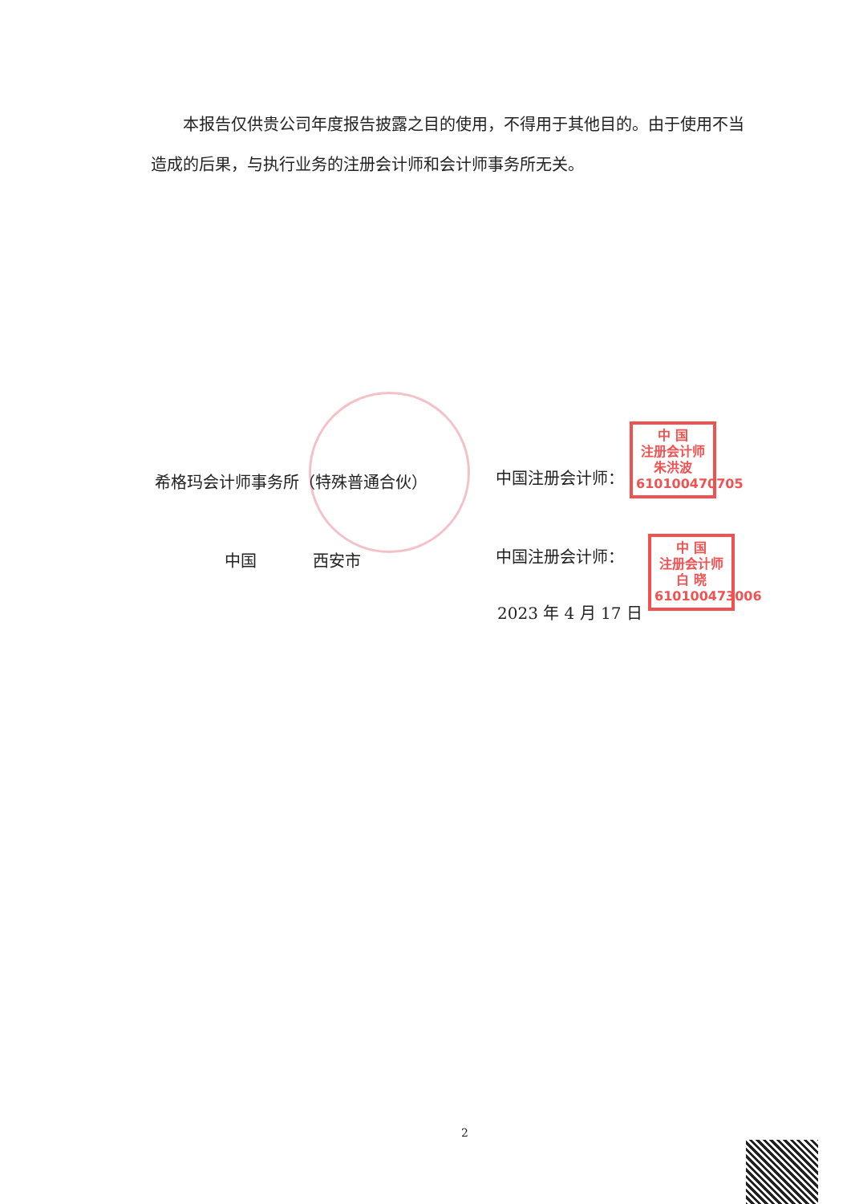本报告仅供贵公司年度报告披露之目的使用，不得用于其他目的。由于使用不当造成的后果，与执行业务的注册会计师和会计师事务所无关。
希格玛会计师事务所（特殊普通合伙） 中国注册会计师：
中 国
注册会计师
朱洪波
610100470705
中国 西安市 中国注册会计师：
中 国
注册会计师
白 晓
610100473006
2023 年 4 月 17 日
2